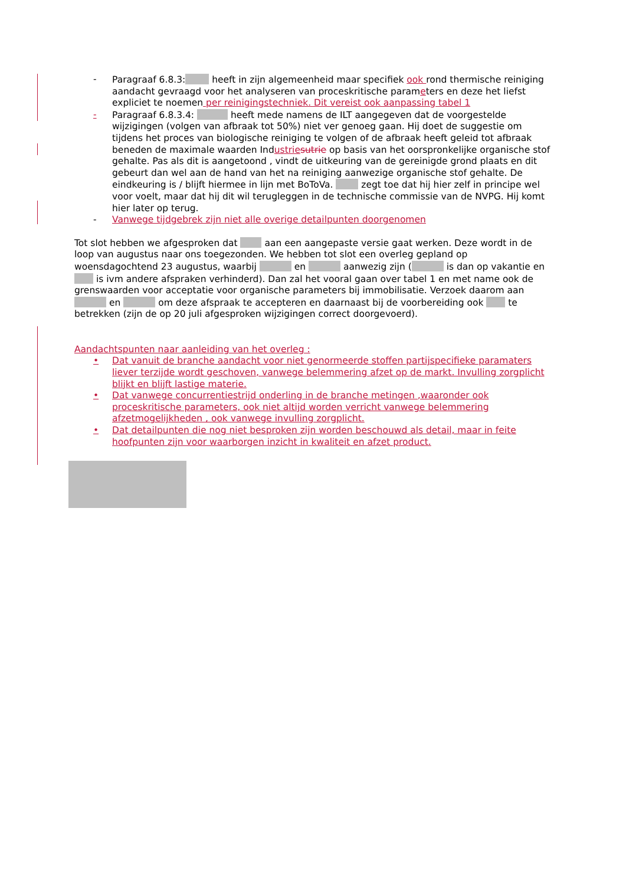- Paragraaf 6.8.3: heeft in zijn algemeenheid maar specifiek ook rond thermische reiniging aandacht gevraagd voor het analyseren van proceskritische parameters en deze het liefst expliciet te noemen per reinigingstechniek. Dit vereist ook aanpassing tabel 1
- Paragraaf 6.8.3.4: heeft mede namens de ILT aangegeven dat de voorgestelde wijzigingen (volgen van afbraak tot 50%) niet ver genoeg gaan. Hij doet de suggestie om tijdens het proces van biologische reiniging te volgen of de afbraak heeft geleid tot afbraak beneden de maximale waarden Industrie sutrie op basis van het oorspronkelijke organische stof gehalte. Pas als dit is aangetoond , vindt de uitkeuring van de gereinigde grond plaats en dit gebeurt dan wel aan de hand van het na reiniging aanwezige organische stof gehalte. De eindkeuring is / blijft hiermee in lijn met BoToVa. zegt toe dat hij hier zelf in principe wel voor voelt, maar dat hij dit wil terugleggen in de technische commissie van de NVPG. Hij komt hier later op terug.
- Vanwege tijdgebrek zijn niet alle overige detailpunten doorgenomen
Tot slot hebben we afgesproken dat aan een aangepaste versie gaat werken. Deze wordt in de loop van augustus naar ons toegezonden. We hebben tot slot een overleg gepland op woensdagochtend 23 augustus, waarbij en aanwezig zijn ( is dan op vakantie en is ivm andere afspraken verhinderd). Dan zal het vooral gaan over tabel 1 en met name ook de grenswaarden voor acceptatie voor organische parameters bij immobilisatie. Verzoek daarom aan en om deze afspraak te accepteren en daarnaast bij de voorbereiding ook te betrekken (zijn de op 20 juli afgesproken wijzigingen correct doorgevoerd).
Aandachtspunten naar aanleiding van het overleg :
• Dat vanuit de branche aandacht voor niet genormeerde stoffen partijspecifieke paramaters liever terzijde wordt geschoven, vanwege belemmering afzet op de markt. Invulling zorgplicht blijkt en blijft lastige materie.
• Dat vanwege concurrentiestrijd onderling in de branche metingen ,waaronder ook proceskritische parameters, ook niet altijd worden verricht vanwege belemmering afzetmogelijkheden , ook vanwege invulling zorgplicht.
• Dat detailpunten die nog niet besproken zijn worden beschouwd als detail, maar in feite hoofpunten zijn voor waarborgen inzicht in kwaliteit en afzet product.